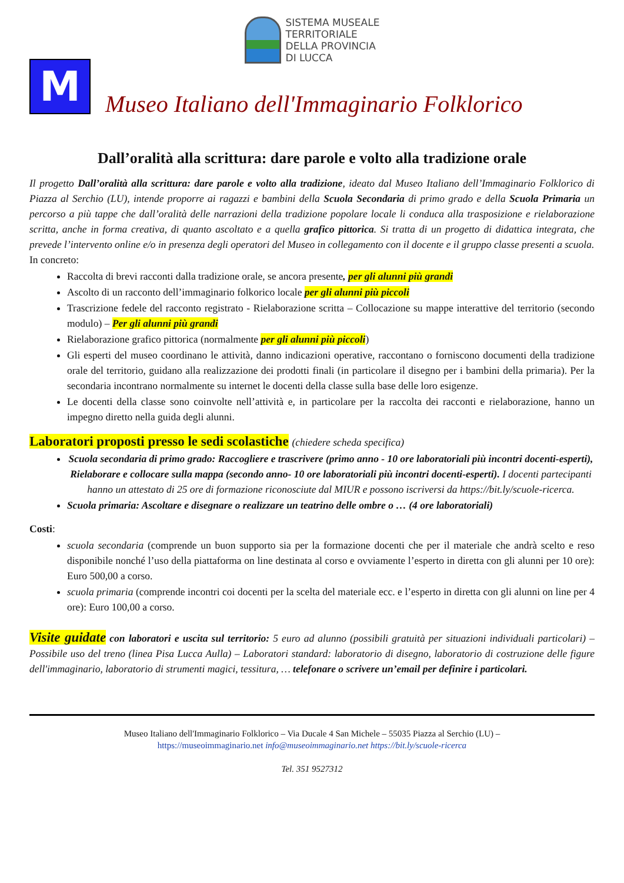SISTEMA MUSEALE
TERRITORIALE
DELLA PROVINCIA
DI LUCCA
M
Museo Italiano dell'Immaginario Folklorico
Dall’oralità alla scrittura: dare parole e volto alla tradizione orale
Il progetto Dall’oralità alla scrittura: dare parole e volto alla tradizione, ideato dal Museo Italiano dell’Immaginario Folklorico di Piazza al Serchio (LU), intende proporre ai ragazzi e bambini della Scuola Secondaria di primo grado e della Scuola Primaria un percorso a più tappe che dall’oralità delle narrazioni della tradizione popolare locale li conduca alla trasposizione e rielaborazione scritta, anche in forma creativa, di quanto ascoltato e a quella grafico pittorica. Si tratta di un progetto di didattica integrata, che prevede l’intervento online e/o in presenza degli operatori del Museo in collegamento con il docente e il gruppo classe presenti a scuola.
In concreto:
Raccolta di brevi racconti dalla tradizione orale, se ancora presente, per gli alunni più grandi
Ascolto di un racconto dell’immaginario folkorico locale per gli alunni più piccoli
Trascrizione fedele del racconto registrato - Rielaborazione scritta – Collocazione su mappe interattive del territorio (secondo modulo) – Per gli alunni più grandi
Rielaborazione grafico pittorica (normalmente per gli alunni più piccoli)
Gli esperti del museo coordinano le attività, danno indicazioni operative, raccontano o forniscono documenti della tradizione orale del territorio, guidano alla realizzazione dei prodotti finali (in particolare il disegno per i bambini della primaria). Per la secondaria incontrano normalmente su internet le docenti della classe sulla base delle loro esigenze.
Le docenti della classe sono coinvolte nell’attività e, in particolare per la raccolta dei racconti e rielaborazione, hanno un impegno diretto nella guida degli alunni.
Laboratori proposti presso le sedi scolastiche (chiedere scheda specifica)
Scuola secondaria di primo grado: Raccogliere e trascrivere (primo anno - 10 ore laboratoriali più incontri docenti-esperti), Rielaborare e collocare sulla mappa (secondo anno- 10 ore laboratoriali più incontri docenti-esperti). I docenti partecipanti hanno un attestato di 25 ore di formazione riconosciute dal MIUR e possono iscriversi da https://bit.ly/scuole-ricerca.
Scuola primaria: Ascoltare e disegnare o realizzare un teatrino delle ombre o … (4 ore laboratoriali)
Costi:
scuola secondaria (comprende un buon supporto sia per la formazione docenti che per il materiale che andrà scelto e reso disponibile nonché l’uso della piattaforma on line destinata al corso e ovviamente l’esperto in diretta con gli alunni per 10 ore): Euro 500,00 a corso.
scuola primaria (comprende incontri coi docenti per la scelta del materiale ecc. e l’esperto in diretta con gli alunni on line per 4 ore): Euro 100,00 a corso.
Visite guidate con laboratori e uscita sul territorio: 5 euro ad alunno (possibili gratuità per situazioni individuali particolari) – Possibile uso del treno (linea Pisa Lucca Aulla) – Laboratori standard: laboratorio di disegno, laboratorio di costruzione delle figure dell'immaginario, laboratorio di strumenti magici, tessitura, … telefonare o scrivere un’email per definire i particolari.
Museo Italiano dell'Immaginario Folklorico – Via Ducale 4 San Michele – 55035 Piazza al Serchio (LU) –
https://museoimmaginario.net info@museoimmaginario.net https://bit.ly/scuole-ricerca
Tel. 351 9527312